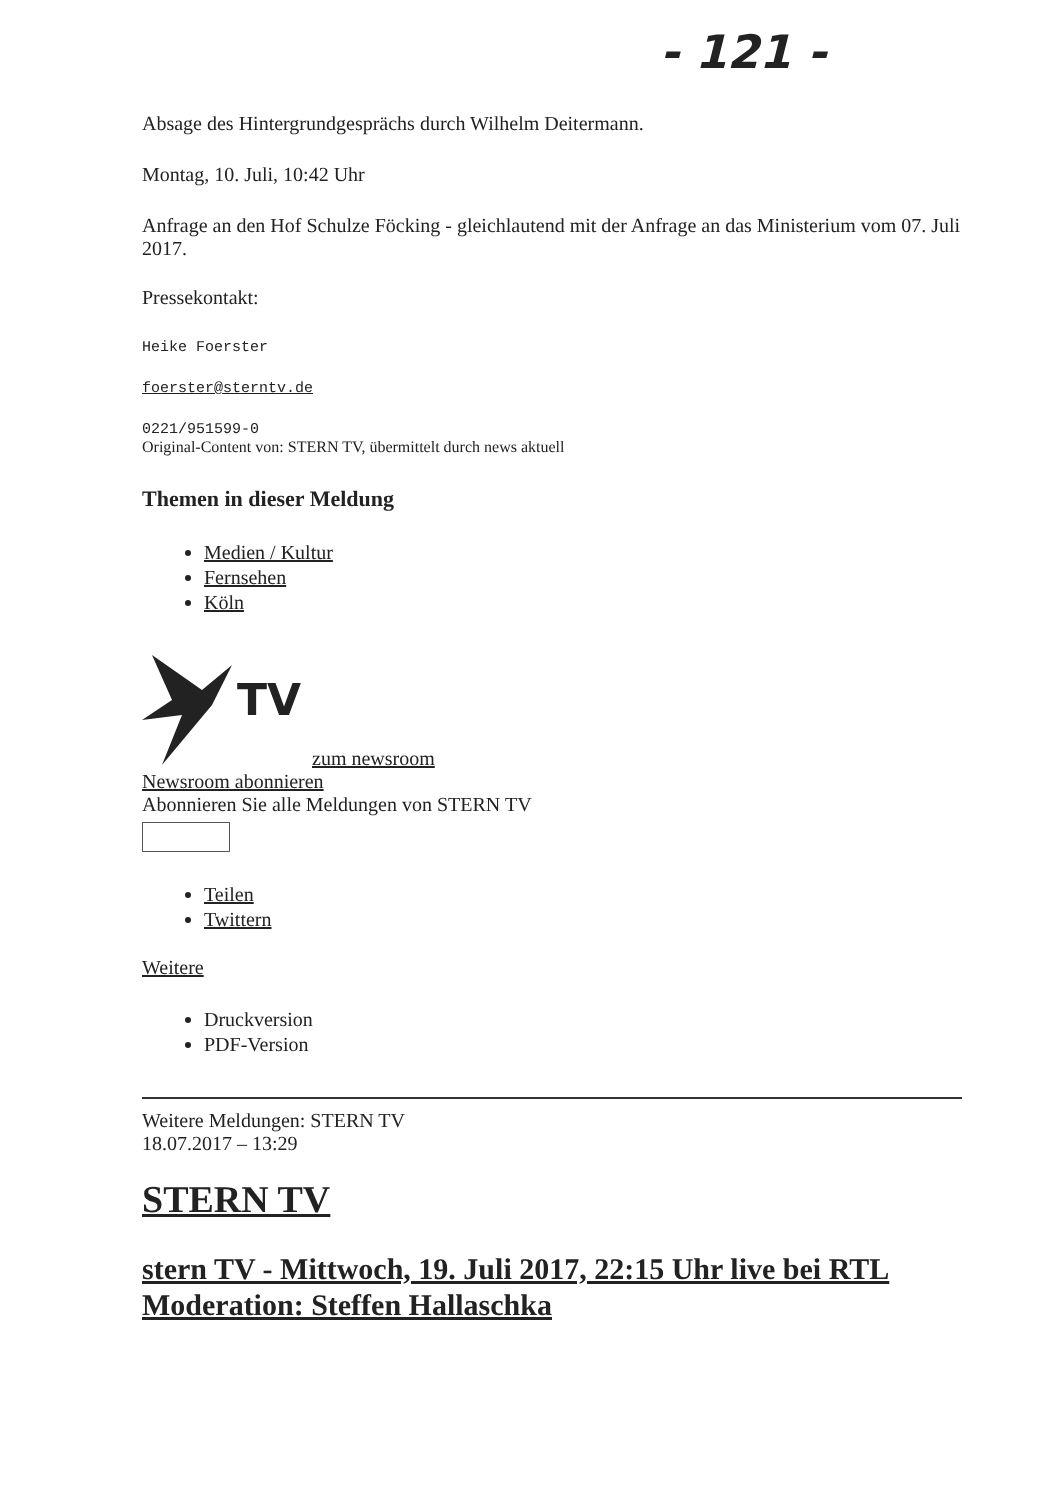- 121 -
Absage des Hintergrundgesprächs durch Wilhelm Deitermann.
Montag, 10. Juli, 10:42 Uhr
Anfrage an den Hof Schulze Föcking - gleichlautend mit der Anfrage an das Ministerium vom 07. Juli 2017.
Pressekontakt:
Heike Foerster
foerster@sterntv.de
0221/951599-0
Original-Content von: STERN TV, übermittelt durch news aktuell
Themen in dieser Meldung
Medien / Kultur
Fernsehen
Köln
TV
zum newsroom
Newsroom abonnieren
Abonnieren Sie alle Meldungen von STERN TV
Teilen
Twittern
Weitere
Druckversion
PDF-Version
Weitere Meldungen: STERN TV
18.07.2017 – 13:29
STERN TV
stern TV - Mittwoch, 19. Juli 2017, 22:15 Uhr live bei RTL Moderation: Steffen Hallaschka